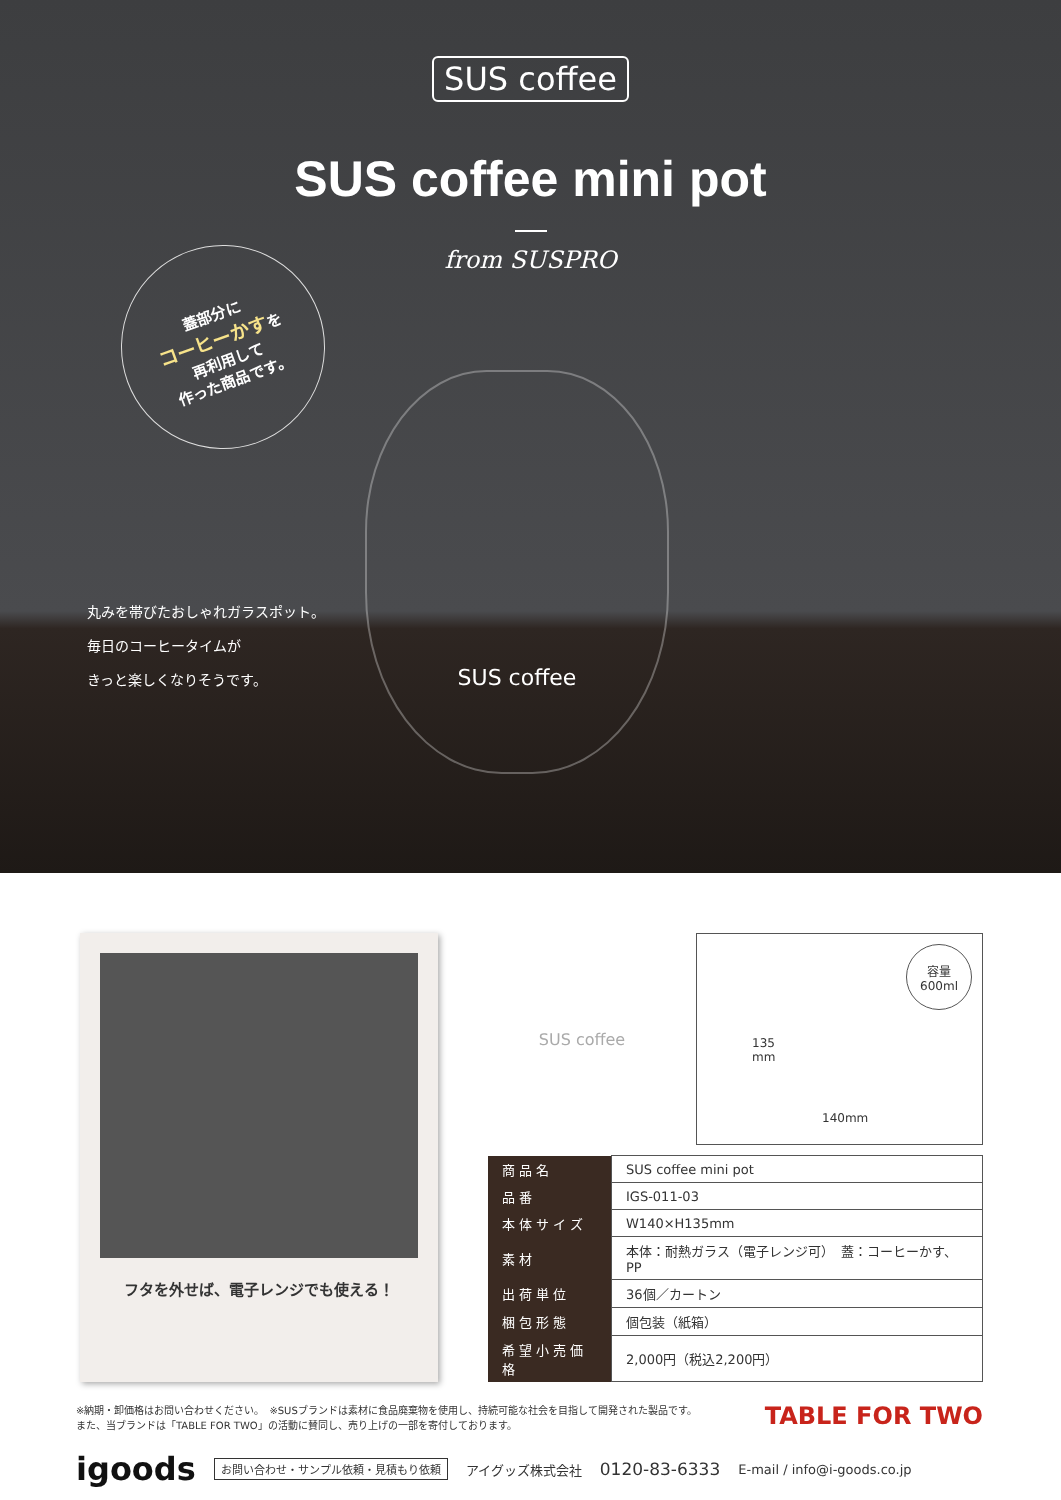SUS coffee
SUS coffee mini pot
from SUSPRO
蓋部分に
コーヒーかすを
再利用して
作った商品です。
SUS coffee
丸みを帯びたおしゃれガラスポット。
毎日のコーヒータイムが
きっと楽しくなりそうです。
フタを外せば、電子レンジでも使える！
SUS coffee
容量
600ml
135
mm
140mm
| 商品名 | SUS coffee mini pot |
| 品番 | IGS-011-03 |
| 本体サイズ | W140×H135mm |
| 素材 | 本体：耐熱ガラス（電子レンジ可） 蓋：コーヒーかす、PP |
| 出荷単位 | 36個／カートン |
| 梱包形態 | 個包装（紙箱） |
| 希望小売価格 | 2,000円（税込2,200円） |
※納期・卸価格はお問い合わせください。　※SUSブランドは素材に食品廃棄物を使用し、持続可能な社会を目指して開発された製品です。
また、当ブランドは「TABLE FOR TWO」の活動に賛同し、売り上げの一部を寄付しております。
TABLE FOR TWO
igoods お問い合わせ・サンプル依頼・見積もり依頼 アイグッズ株式会社 0120-83-6333 E-mail / info@i-goods.co.jp